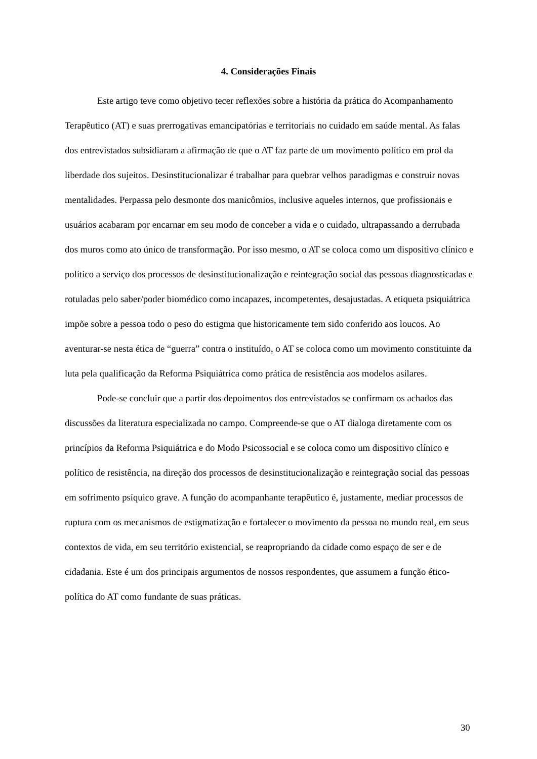4. Considerações Finais
Este artigo teve como objetivo tecer reflexões sobre a história da prática do Acompanhamento Terapêutico (AT) e suas prerrogativas emancipatórias e territoriais no cuidado em saúde mental. As falas dos entrevistados subsidiaram a afirmação de que o AT faz parte de um movimento político em prol da liberdade dos sujeitos. Desinstitucionalizar é trabalhar para quebrar velhos paradigmas e construir novas mentalidades. Perpassa pelo desmonte dos manicômios, inclusive aqueles internos, que profissionais e usuários acabaram por encarnar em seu modo de conceber a vida e o cuidado, ultrapassando a derrubada dos muros como ato único de transformação. Por isso mesmo, o AT se coloca como um dispositivo clínico e político a serviço dos processos de desinstitucionalização e reintegração social das pessoas diagnosticadas e rotuladas pelo saber/poder biomédico como incapazes, incompetentes, desajustadas. A etiqueta psiquiátrica impõe sobre a pessoa todo o peso do estigma que historicamente tem sido conferido aos loucos. Ao aventurar-se nesta ética de “guerra” contra o instituído, o AT se coloca como um movimento constituinte da luta pela qualificação da Reforma Psiquiátrica como prática de resistência aos modelos asilares.
Pode-se concluir que a partir dos depoimentos dos entrevistados se confirmam os achados das discussões da literatura especializada no campo. Compreende-se que o AT dialoga diretamente com os princípios da Reforma Psiquiátrica e do Modo Psicossocial e se coloca como um dispositivo clínico e político de resistência, na direção dos processos de desinstitucionalização e reintegração social das pessoas em sofrimento psíquico grave. A função do acompanhante terapêutico é, justamente, mediar processos de ruptura com os mecanismos de estigmatização e fortalecer o movimento da pessoa no mundo real, em seus contextos de vida, em seu território existencial, se reapropriando da cidade como espaço de ser e de cidadania. Este é um dos principais argumentos de nossos respondentes, que assumem a função ético-política do AT como fundante de suas práticas.
30